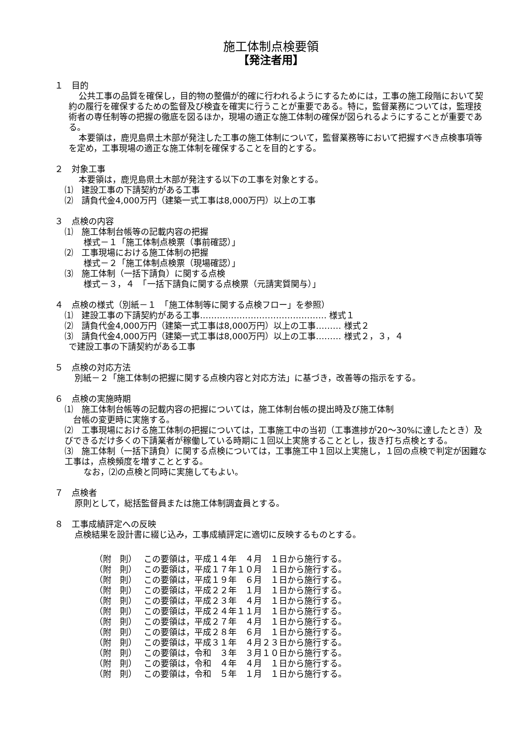施工体制点検要領
【発注者用】
１　目的
公共工事の品質を確保し，目的物の整備が的確に行われるようにするためには，工事の施工段階において契約の履行を確保するための監督及び検査を確実に行うことが重要である。特に，監督業務については，監理技術者の専任制等の把握の徹底を図るほか，現場の適正な施工体制の確保が図られるようにすることが重要である。
本要領は，鹿児島県土木部が発注した工事の施工体制について，監督業務等において把握すべき点検事項等を定め，工事現場の適正な施工体制を確保することを目的とする。
２　対象工事
本要領は，鹿児島県土木部が発注する以下の工事を対象とする。
⑴　建設工事の下請契約がある工事
⑵　請負代金4,000万円（建築一式工事は8,000万円）以上の工事
３　点検の内容
⑴　施工体制台帳等の記載内容の把握
様式－１「施工体制点検票（事前確認）」
⑵　工事現場における施工体制の把握
様式－２「施工体制点検票（現場確認）」
⑶　施工体制（一括下請負）に関する点検
様式－３，４　「一括下請負に関する点検票（元請実質関与）」
４　点検の様式（別紙－１　「施工体制等に関する点検フロー」を参照）
⑴　建設工事の下請契約がある工事……………………………………… 様式１
⑵　請負代金4,000万円（建築一式工事は8,000万円）以上の工事……… 様式２
⑶　請負代金4,000万円（建築一式工事は8,000万円）以上の工事……… 様式２，３，４
で建設工事の下請契約がある工事
５　点検の対応方法
別紙－２「施工体制の把握に関する点検内容と対応方法」に基づき，改善等の指示をする。
６　点検の実施時期
⑴　施工体制台帳等の記載内容の把握については，施工体制台帳の提出時及び施工体制
　台帳の変更時に実施する。
⑵　工事現場における施工体制の把握については，工事施工中の当初（工事進捗が20～30%に達したとき）及びできるだけ多くの下請業者が稼働している時期に１回以上実施することとし，抜き打ち点検とする。
⑶　施工体制（一括下請負）に関する点検については，工事施工中１回以上実施し，１回の点検で判定が困難な工事は，点検頻度を増すこととする。
なお，⑵の点検と同時に実施してもよい。
７　点検者
原則として，総括監督員または施工体制調査員とする。
８　工事成績評定への反映
点検結果を設計書に綴じ込み，工事成績評定に適切に反映するものとする。
| （附 則） | この要領は，平成１４年 ４月 １日から施行する。 |
| （附 則） | この要領は，平成１７年１０月 １日から施行する。 |
| （附 則） | この要領は，平成１９年 ６月 １日から施行する。 |
| （附 則） | この要領は，平成２２年 １月 １日から施行する。 |
| （附 則） | この要領は，平成２３年 ４月 １日から施行する。 |
| （附 則） | この要領は，平成２４年１１月 １日から施行する。 |
| （附 則） | この要領は，平成２７年 ４月 １日から施行する。 |
| （附 則） | この要領は，平成２８年 ６月 １日から施行する。 |
| （附 則） | この要領は，平成３１年 ４月２３日から施行する。 |
| （附 則） | この要領は，令和 ３年 ３月１０日から施行する。 |
| （附 則） | この要領は，令和 ４年 ４月 １日から施行する。 |
| （附 則） | この要領は，令和 ５年 １月 １日から施行する。 |